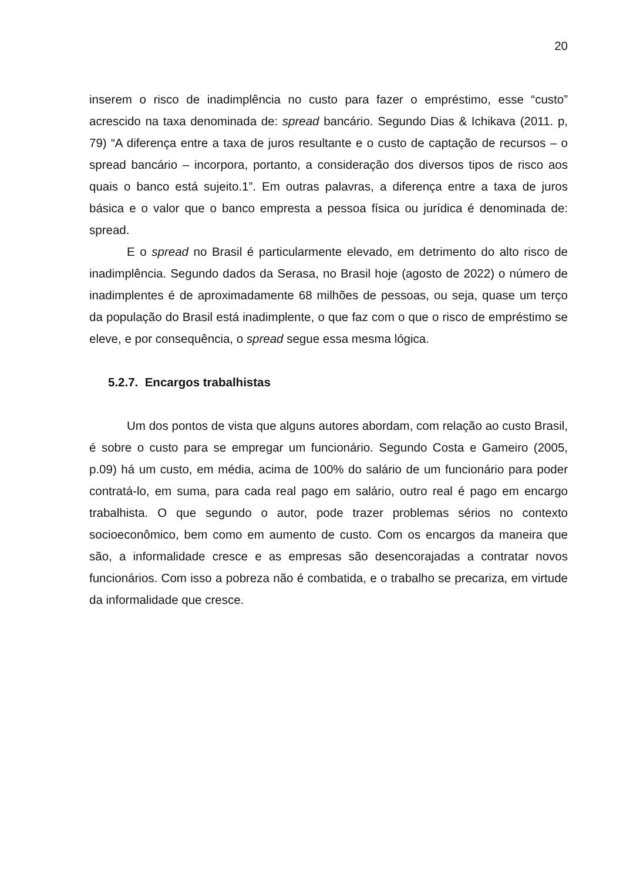20
inserem o risco de inadimplência no custo para fazer o empréstimo, esse “custo” acrescido na taxa denominada de: spread bancário. Segundo Dias & Ichikava (2011. p, 79) “A diferença entre a taxa de juros resultante e o custo de captação de recursos – o spread bancário – incorpora, portanto, a consideração dos diversos tipos de risco aos quais o banco está sujeito.1”. Em outras palavras, a diferença entre a taxa de juros básica e o valor que o banco empresta a pessoa física ou jurídica é denominada de: spread.
E o spread no Brasil é particularmente elevado, em detrimento do alto risco de inadimplência. Segundo dados da Serasa, no Brasil hoje (agosto de 2022) o número de inadimplentes é de aproximadamente 68 milhões de pessoas, ou seja, quase um terço da população do Brasil está inadimplente, o que faz com o que o risco de empréstimo se eleve, e por consequência, o spread segue essa mesma lógica.
5.2.7. Encargos trabalhistas
Um dos pontos de vista que alguns autores abordam, com relação ao custo Brasil, é sobre o custo para se empregar um funcionário. Segundo Costa e Gameiro (2005, p.09) há um custo, em média, acima de 100% do salário de um funcionário para poder contratá-lo, em suma, para cada real pago em salário, outro real é pago em encargo trabalhista. O que segundo o autor, pode trazer problemas sérios no contexto socioeconômico, bem como em aumento de custo. Com os encargos da maneira que são, a informalidade cresce e as empresas são desencorajadas a contratar novos funcionários. Com isso a pobreza não é combatida, e o trabalho se precariza, em virtude da informalidade que cresce.